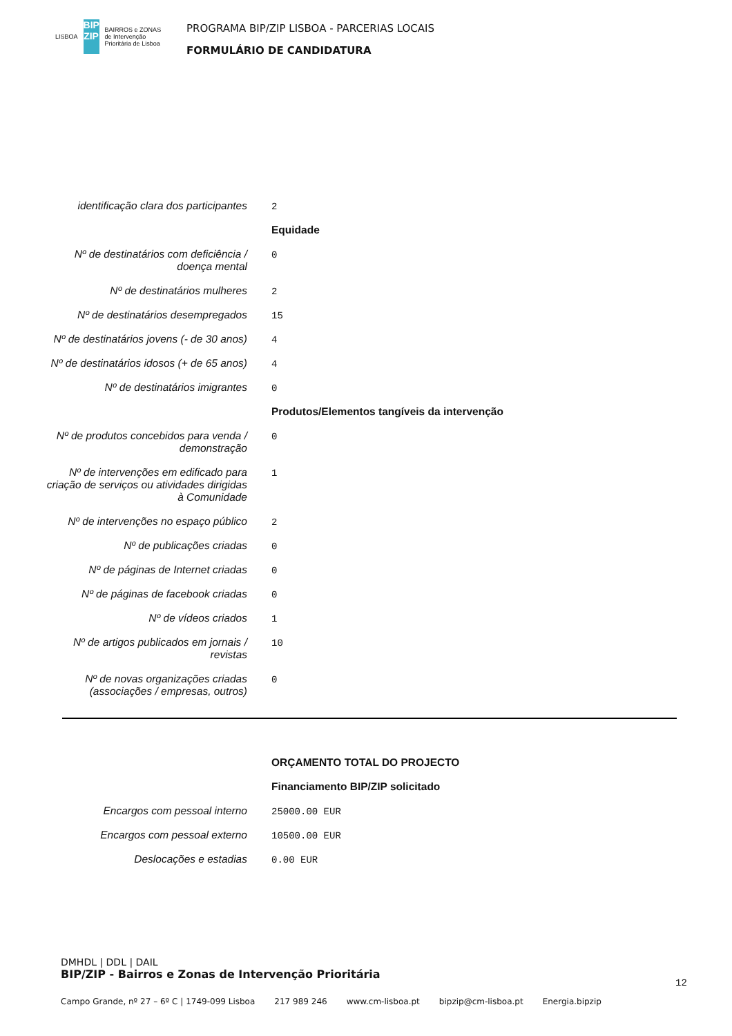LISBOA
BIP ZIP
BAIRROS e ZONAS de Intervenção Prioritária de Lisboa
PROGRAMA BIP/ZIP LISBOA - PARCERIAS LOCAIS
FORMULÁRIO DE CANDIDATURA
| identificação clara dos participantes | 2 |
| | Equidade |
| Nº de destinatários com deficiência / doença mental | 0 |
| Nº de destinatários mulheres | 2 |
| Nº de destinatários desempregados | 15 |
| Nº de destinatários jovens (- de 30 anos) | 4 |
| Nº de destinatários idosos (+ de 65 anos) | 4 |
| Nº de destinatários imigrantes | 0 |
| | Produtos/Elementos tangíveis da intervenção |
| Nº de produtos concebidos para venda / demonstração | 0 |
| Nº de intervenções em edificado para criação de serviços ou atividades dirigidas à Comunidade | 1 |
| Nº de intervenções no espaço público | 2 |
| Nº de publicações criadas | 0 |
| Nº de páginas de Internet criadas | 0 |
| Nº de páginas de facebook criadas | 0 |
| Nº de vídeos criados | 1 |
| Nº de artigos publicados em jornais / revistas | 10 |
| Nº de novas organizações criadas (associações / empresas, outros) | 0 |
| | ORÇAMENTO TOTAL DO PROJECTO |
| | Financiamento BIP/ZIP solicitado |
| Encargos com pessoal interno | 25000.00 EUR |
| Encargos com pessoal externo | 10500.00 EUR |
| Deslocações e estadias | 0.00 EUR |
DMHDL | DDL | DAIL
BIP/ZIP - Bairros e Zonas de Intervenção Prioritária
12
Campo Grande, nº 27 – 6º C | 1749-099 Lisboa 217 989 246 www.cm-lisboa.pt bipzip@cm-lisboa.pt Energia.bipzip